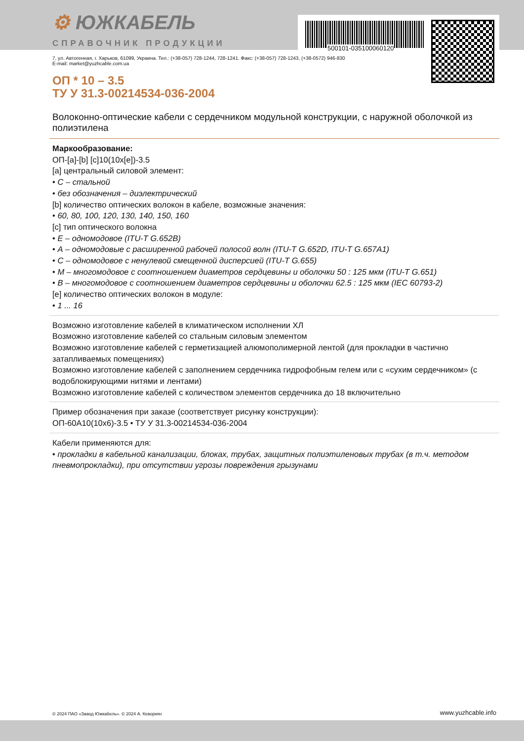500101-035100060120
⚙ ЮЖКАБЕЛЬ
СПРАВОЧНИК ПРОДУКЦИИ
7, ул. Автогенная, г. Харьков, 61099, Украина. Тел.: (+38-057) 728-1244, 728-1241. Факс: (+38-057) 728-1243, (+38-0572) 946-830
E-mail: market@yuzhcable.com.ua
ОП * 10 – 3.5
ТУ У 31.3-00214534-036-2004
Волоконно-оптические кабели с сердечником модульной конструкции, с наружной оболочкой из полиэтилена
Маркообразование:
ОП-[a]-[b] [c]10(10x[e])-3.5
[a] центральный силовой элемент:
• С – стальной
• без обозначения – диэлектрический
[b] количество оптических волокон в кабеле, возможные значения:
• 60, 80, 100, 120, 130, 140, 150, 160
[c] тип оптического волокна
• Е – одномодовое (ITU-T G.652B)
• А – одномодовые с расширенной рабочей полосой волн (ITU-T G.652D, ITU-T G.657A1)
• С – одномодовое с ненулевой смещенной дисперсией (ITU-T G.655)
• М – многомодовое с соотношением диаметров сердцевины и оболочки 50 : 125 мкм (ITU-T G.651)
• В – многомодовое с соотношением диаметров сердцевины и оболочки 62.5 : 125 мкм (IEC 60793-2)
[e] количество оптических волокон в модуле:
• 1 ... 16
Возможно изготовление кабелей в климатическом исполнении ХЛ
Возможно изготовление кабелей со стальным силовым элементом
Возможно изготовление кабелей с герметизацией алюмополимерной лентой (для прокладки в частично затапливаемых помещениях)
Возможно изготовление кабелей с заполнением сердечника гидрофобным гелем или с «сухим сердечником» (с водоблокирующими нитями и лентами)
Возможно изготовление кабелей с количеством элементов сердечника до 18 включительно
Пример обозначения при заказе (соответствует рисунку конструкции):
ОП-60А10(10x6)-3.5 • ТУ У 31.3-00214534-036-2004
Кабели применяются для:
• прокладки в кабельной канализации, блоках, трубах, защитных полиэтиленовых трубах (в т.ч. методом пневмопрокладки), при отсутствии угрозы повреждения грызунами
© 2024 ПАО «Завод Южкабель». © 2024 А. Кеворкян www.yuzhcable.info